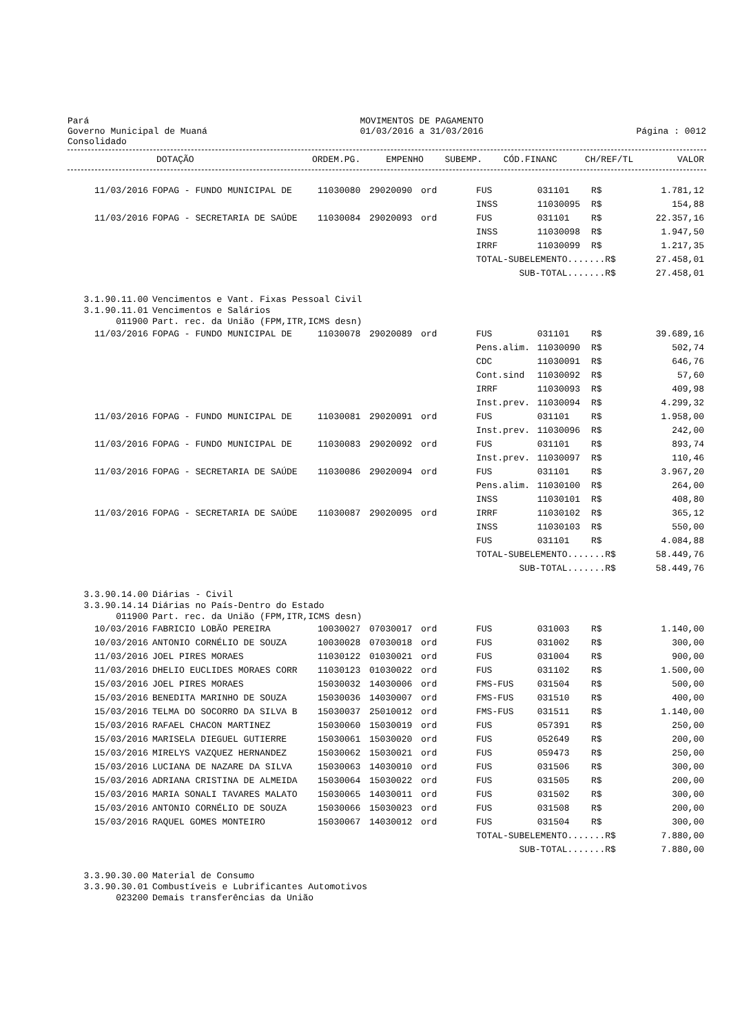Pará
Governo Municipal de Muaná
Consolidado
MOVIMENTOS DE PAGAMENTO
01/03/2016 a 31/03/2016
Página : 0012
| | DOTAÇÃO | ORDEM.PG. | EMPENHO | SUBEMP. | CÓD.FINANC | CH/REF/TL | | VALOR |
| --- | --- | --- | --- | --- | --- | --- | --- | --- |
| 11/03/2016 | FOPAG - FUNDO MUNICIPAL DE | 11030080 | 29020090 | ord | FUS | 031101 | R$ | 1.781,12 |
| | | | | | INSS | 11030095 | R$ | 154,88 |
| 11/03/2016 | FOPAG - SECRETARIA DE SAÚDE | 11030084 | 29020093 | ord | FUS | 031101 | R$ | 22.357,16 |
| | | | | | INSS | 11030098 | R$ | 1.947,50 |
| | | | | | IRRF | 11030099 | R$ | 1.217,35 |
| | | | | | TOTAL-SUBELEMENTO.......R$ | | | 27.458,01 |
| | | | | | SUB-TOTAL.......R$ | | | 27.458,01 |
| 3.1.90.11.00 | Vencimentos e Vant. Fixas Pessoal Civil | | | | | | | |
| 3.1.90.11.01 | Vencimentos e Salários | | | | | | | |
| 011900 | Part. rec. da União (FPM,ITR,ICMS desn) | | | | | | | |
| 11/03/2016 | FOPAG - FUNDO MUNICIPAL DE | 11030078 | 29020089 | ord | FUS | 031101 | R$ | 39.689,16 |
| | | | | | Pens.alim. | 11030090 | R$ | 502,74 |
| | | | | | CDC | 11030091 | R$ | 646,76 |
| | | | | | Cont.sind | 11030092 | R$ | 57,60 |
| | | | | | IRRF | 11030093 | R$ | 409,98 |
| | | | | | Inst.prev. | 11030094 | R$ | 4.299,32 |
| 11/03/2016 | FOPAG - FUNDO MUNICIPAL DE | 11030081 | 29020091 | ord | FUS | 031101 | R$ | 1.958,00 |
| | | | | | Inst.prev. | 11030096 | R$ | 242,00 |
| 11/03/2016 | FOPAG - FUNDO MUNICIPAL DE | 11030083 | 29020092 | ord | FUS | 031101 | R$ | 893,74 |
| | | | | | Inst.prev. | 11030097 | R$ | 110,46 |
| 11/03/2016 | FOPAG - SECRETARIA DE SAÚDE | 11030086 | 29020094 | ord | FUS | 031101 | R$ | 3.967,20 |
| | | | | | Pens.alim. | 11030100 | R$ | 264,00 |
| | | | | | INSS | 11030101 | R$ | 408,80 |
| 11/03/2016 | FOPAG - SECRETARIA DE SAÚDE | 11030087 | 29020095 | ord | IRRF | 11030102 | R$ | 365,12 |
| | | | | | INSS | 11030103 | R$ | 550,00 |
| | | | | | FUS | 031101 | R$ | 4.084,88 |
| | | | | | TOTAL-SUBELEMENTO.......R$ | | | 58.449,76 |
| | | | | | SUB-TOTAL.......R$ | | | 58.449,76 |
| 3.3.90.14.00 | Diárias - Civil | | | | | | | |
| 3.3.90.14.14 | Diárias no País-Dentro do Estado | | | | | | | |
| 011900 | Part. rec. da União (FPM,ITR,ICMS desn) | | | | | | | |
| 10/03/2016 | FABRICIO LOBÃO PEREIRA | 10030027 | 07030017 | ord | FUS | 031003 | R$ | 1.140,00 |
| 10/03/2016 | ANTONIO CORNÉLIO DE SOUZA | 10030028 | 07030018 | ord | FUS | 031002 | R$ | 300,00 |
| 11/03/2016 | JOEL PIRES MORAES | 11030122 | 01030021 | ord | FUS | 031004 | R$ | 900,00 |
| 11/03/2016 | DHELIO EUCLIDES MORAES CORR | 11030123 | 01030022 | ord | FUS | 031102 | R$ | 1.500,00 |
| 15/03/2016 | JOEL PIRES MORAES | 15030032 | 14030006 | ord | FMS-FUS | 031504 | R$ | 500,00 |
| 15/03/2016 | BENEDITA MARINHO DE SOUZA | 15030036 | 14030007 | ord | FMS-FUS | 031510 | R$ | 400,00 |
| 15/03/2016 | TELMA DO SOCORRO DA SILVA B | 15030037 | 25010012 | ord | FMS-FUS | 031511 | R$ | 1.140,00 |
| 15/03/2016 | RAFAEL CHACON MARTINEZ | 15030060 | 15030019 | ord | FUS | 057391 | R$ | 250,00 |
| 15/03/2016 | MARISELA DIEGUEL GUTIERRE | 15030061 | 15030020 | ord | FUS | 052649 | R$ | 200,00 |
| 15/03/2016 | MIRELYS VAZQUEZ HERNANDEZ | 15030062 | 15030021 | ord | FUS | 059473 | R$ | 250,00 |
| 15/03/2016 | LUCIANA DE NAZARE DA SILVA | 15030063 | 14030010 | ord | FUS | 031506 | R$ | 300,00 |
| 15/03/2016 | ADRIANA CRISTINA DE ALMEIDA | 15030064 | 15030022 | ord | FUS | 031505 | R$ | 200,00 |
| 15/03/2016 | MARIA SONALI TAVARES MALATO | 15030065 | 14030011 | ord | FUS | 031502 | R$ | 300,00 |
| 15/03/2016 | ANTONIO CORNÉLIO DE SOUZA | 15030066 | 15030023 | ord | FUS | 031508 | R$ | 200,00 |
| 15/03/2016 | RAQUEL GOMES MONTEIRO | 15030067 | 14030012 | ord | FUS | 031504 | R$ | 300,00 |
| | | | | | TOTAL-SUBELEMENTO.......R$ | | | 7.880,00 |
| | | | | | SUB-TOTAL.......R$ | | | 7.880,00 |
| 3.3.90.30.00 | Material de Consumo | | | | | | | |
| 3.3.90.30.01 | Combustíveis e Lubrificantes Automotivos | | | | | | | |
| 023200 | Demais transferências da União | | | | | | | |